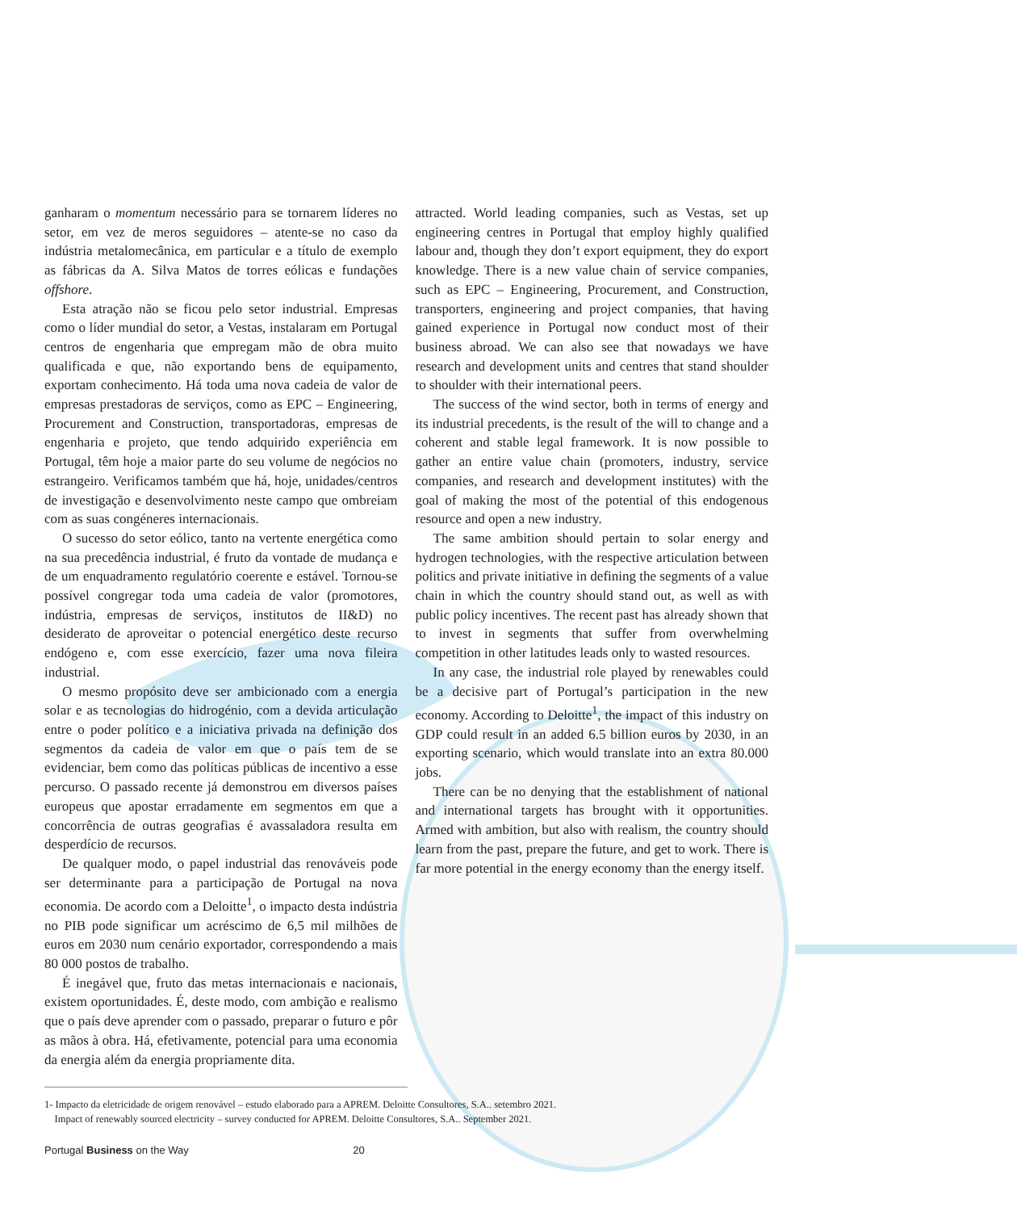ganharam o momentum necessário para se tornarem líderes no setor, em vez de meros seguidores – atente-se no caso da indústria metalomecânica, em particular e a título de exemplo as fábricas da A. Silva Matos de torres eólicas e fundações offshore.
Esta atração não se ficou pelo setor industrial. Empresas como o líder mundial do setor, a Vestas, instalaram em Portugal centros de engenharia que empregam mão de obra muito qualificada e que, não exportando bens de equipamento, exportam conhecimento. Há toda uma nova cadeia de valor de empresas prestadoras de serviços, como as EPC – Engineering, Procurement and Construction, transportadoras, empresas de engenharia e projeto, que tendo adquirido experiência em Portugal, têm hoje a maior parte do seu volume de negócios no estrangeiro. Verificamos também que há, hoje, unidades/centros de investigação e desenvolvimento neste campo que ombreiam com as suas congéneres internacionais.
O sucesso do setor eólico, tanto na vertente energética como na sua precedência industrial, é fruto da vontade de mudança e de um enquadramento regulatório coerente e estável. Tornou-se possível congregar toda uma cadeia de valor (promotores, indústria, empresas de serviços, institutos de II&D) no desiderato de aproveitar o potencial energético deste recurso endógeno e, com esse exercício, fazer uma nova fileira industrial.
O mesmo propósito deve ser ambicionado com a energia solar e as tecnologias do hidrogénio, com a devida articulação entre o poder político e a iniciativa privada na definição dos segmentos da cadeia de valor em que o país tem de se evidenciar, bem como das políticas públicas de incentivo a esse percurso. O passado recente já demonstrou em diversos países europeus que apostar erradamente em segmentos em que a concorrência de outras geografias é avassaladora resulta em desperdício de recursos.
De qualquer modo, o papel industrial das renováveis pode ser determinante para a participação de Portugal na nova economia. De acordo com a Deloitte<sup>1</sup>, o impacto desta indústria no PIB pode significar um acréscimo de 6,5 mil milhões de euros em 2030 num cenário exportador, correspondendo a mais 80 000 postos de trabalho.
É inegável que, fruto das metas internacionais e nacionais, existem oportunidades. É, deste modo, com ambição e realismo que o país deve aprender com o passado, preparar o futuro e pôr as mãos à obra. Há, efetivamente, potencial para uma economia da energia além da energia propriamente dita.
attracted. World leading companies, such as Vestas, set up engineering centres in Portugal that employ highly qualified labour and, though they don’t export equipment, they do export knowledge. There is a new value chain of service companies, such as EPC – Engineering, Procurement, and Construction, transporters, engineering and project companies, that having gained experience in Portugal now conduct most of their business abroad. We can also see that nowadays we have research and development units and centres that stand shoulder to shoulder with their international peers.
The success of the wind sector, both in terms of energy and its industrial precedents, is the result of the will to change and a coherent and stable legal framework. It is now possible to gather an entire value chain (promoters, industry, service companies, and research and development institutes) with the goal of making the most of the potential of this endogenous resource and open a new industry.
The same ambition should pertain to solar energy and hydrogen technologies, with the respective articulation between politics and private initiative in defining the segments of a value chain in which the country should stand out, as well as with public policy incentives. The recent past has already shown that to invest in segments that suffer from overwhelming competition in other latitudes leads only to wasted resources.
In any case, the industrial role played by renewables could be a decisive part of Portugal’s participation in the new economy. According to Deloitte<sup>1</sup>, the impact of this industry on GDP could result in an added 6.5 billion euros by 2030, in an exporting scenario, which would translate into an extra 80.000 jobs.
There can be no denying that the establishment of national and international targets has brought with it opportunities. Armed with ambition, but also with realism, the country should learn from the past, prepare the future, and get to work. There is far more potential in the energy economy than the energy itself.
1- Impacto da eletricidade de origem renovável – estudo elaborado para a APREM. Deloitte Consultores, S.A.. setembro 2021.
Impact of renewably sourced electricity – survey conducted for APREM. Deloitte Consultores, S.A.. September 2021.
Portugal Business on the Way 20